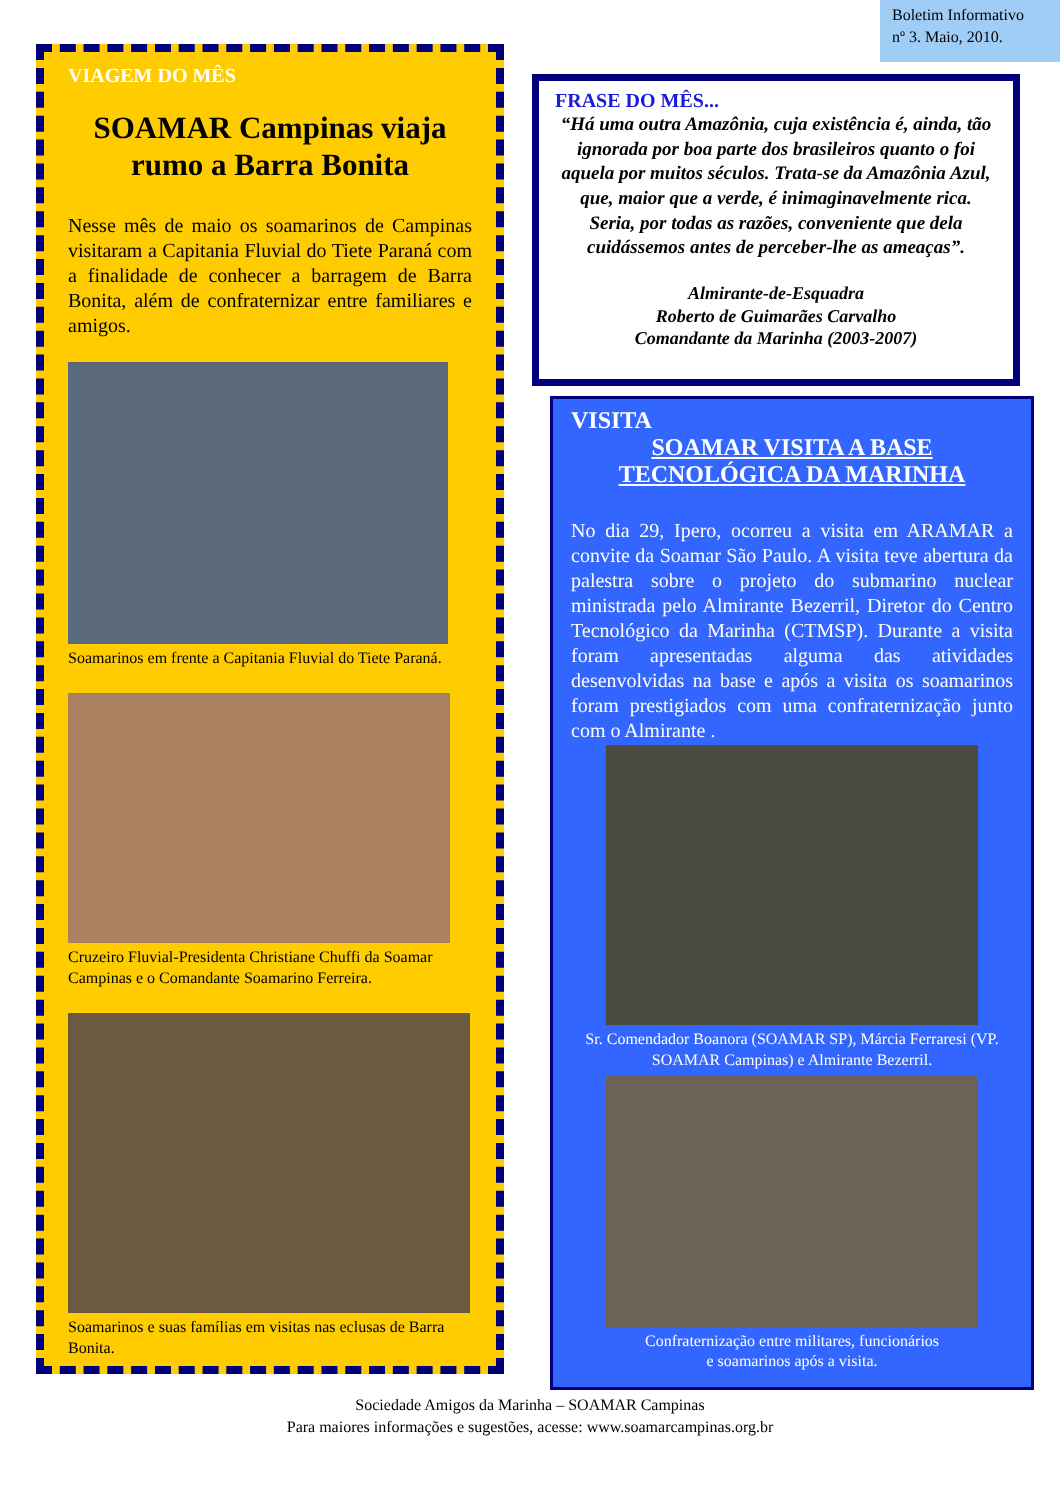Boletim Informativo
nº 3. Maio, 2010.
VIAGEM DO MÊS
SOAMAR Campinas viaja rumo a Barra Bonita
Nesse mês de maio os soamarinos de Campinas visitaram a Capitania Fluvial do Tiete Paraná com a finalidade de conhecer a barragem de Barra Bonita, além de confraternizar entre familiares e amigos.
Soamarinos em frente a Capitania Fluvial do Tiete Paraná.
Cruzeiro Fluvial-Presidenta Christiane Chuffi da Soamar Campinas e o Comandante Soamarino Ferreira.
Soamarinos e suas famílias em visitas nas eclusas de Barra Bonita.
FRASE DO MÊS...
“Há uma outra Amazônia, cuja existência é, ainda, tão ignorada por boa parte dos brasileiros quanto o foi aquela por muitos séculos. Trata-se da Amazônia Azul, que, maior que a verde, é inimaginavelmente rica. Seria, por todas as razões, conveniente que dela cuidássemos antes de perceber-lhe as ameaças”.
Almirante-de-Esquadra
Roberto de Guimarães Carvalho
Comandante da Marinha (2003-2007)
VISITA
SOAMAR VISITA A BASE TECNOLÓGICA DA MARINHA
No dia 29, Ipero, ocorreu a visita em ARAMAR a convite da Soamar São Paulo. A visita teve abertura da palestra sobre o projeto do submarino nuclear ministrada pelo Almirante Bezerril, Diretor do Centro Tecnológico da Marinha (CTMSP). Durante a visita foram apresentadas alguma das atividades desenvolvidas na base e após a visita os soamarinos foram prestigiados com uma confraternização junto com o Almirante .
Sr. Comendador Boanora (SOAMAR SP), Márcia Ferraresi (VP. SOAMAR Campinas) e Almirante Bezerril.
Confraternização entre militares, funcionários
e soamarinos após a visita.
Sociedade Amigos da Marinha – SOAMAR Campinas
Para maiores informações e sugestões, acesse: www.soamarcampinas.org.br